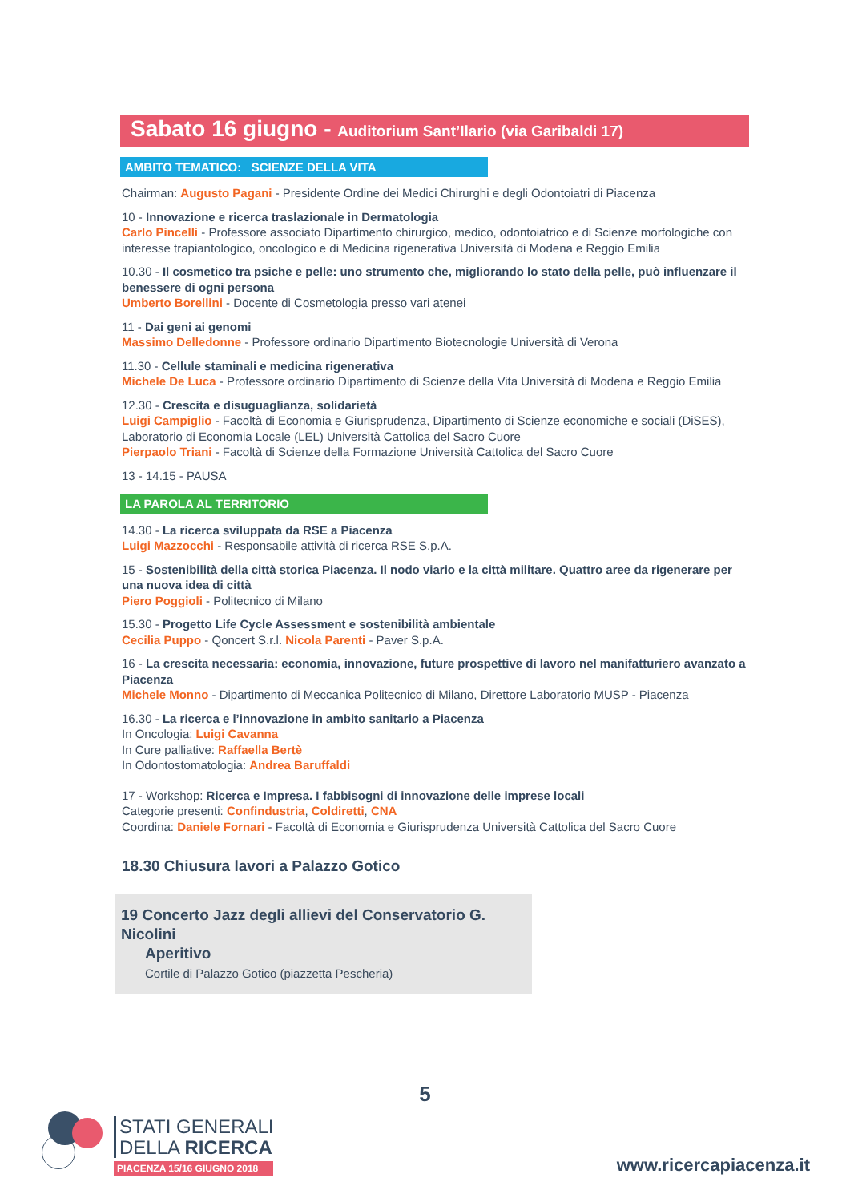Sabato 16 giugno - Auditorium Sant’Ilario (via Garibaldi 17)
AMBITO TEMATICO: SCIENZE DELLA VITA
Chairman: Augusto Pagani - Presidente Ordine dei Medici Chirurghi e degli Odontoiatri di Piacenza
10 - Innovazione e ricerca traslazionale in Dermatologia
Carlo Pincelli - Professore associato Dipartimento chirurgico, medico, odontoiatrico e di Scienze morfologiche con interesse trapiantologico, oncologico e di Medicina rigenerativa Università di Modena e Reggio Emilia
10.30 - Il cosmetico tra psiche e pelle: uno strumento che, migliorando lo stato della pelle, può influenzare il benessere di ogni persona
Umberto Borellini - Docente di Cosmetologia presso vari atenei
11 - Dai geni ai genomi
Massimo Delledonne - Professore ordinario Dipartimento Biotecnologie Università di Verona
11.30 - Cellule staminali e medicina rigenerativa
Michele De Luca - Professore ordinario Dipartimento di Scienze della Vita Università di Modena e Reggio Emilia
12.30 - Crescita e disuguaglianza, solidarietà
Luigi Campiglio - Facoltà di Economia e Giurisprudenza, Dipartimento di Scienze economiche e sociali (DiSES), Laboratorio di Economia Locale (LEL) Università Cattolica del Sacro Cuore
Pierpaolo Triani - Facoltà di Scienze della Formazione Università Cattolica del Sacro Cuore
13 - 14.15 - PAUSA
LA PAROLA AL TERRITORIO
14.30 - La ricerca sviluppata da RSE a Piacenza
Luigi Mazzocchi - Responsabile attività di ricerca RSE S.p.A.
15 - Sostenibilità della città storica Piacenza. Il nodo viario e la città militare. Quattro aree da rigenerare per una nuova idea di città
Piero Poggioli - Politecnico di Milano
15.30 - Progetto Life Cycle Assessment e sostenibilità ambientale
Cecilia Puppo - Qoncert S.r.l. Nicola Parenti - Paver S.p.A.
16 - La crescita necessaria: economia, innovazione, future prospettive di lavoro nel manifatturiero avanzato a Piacenza
Michele Monno - Dipartimento di Meccanica Politecnico di Milano, Direttore Laboratorio MUSP - Piacenza
16.30 - La ricerca e l’innovazione in ambito sanitario a Piacenza
In Oncologia: Luigi Cavanna
In Cure palliative: Raffaella Bertè
In Odontostomatologia: Andrea Baruffaldi
17 - Workshop: Ricerca e Impresa. I fabbisogni di innovazione delle imprese locali
Categorie presenti: Confindustria, Coldiretti, CNA
Coordina: Daniele Fornari - Facoltà di Economia e Giurisprudenza Università Cattolica del Sacro Cuore
18.30 Chiusura lavori a Palazzo Gotico
19 Concerto Jazz degli allievi del Conservatorio G. Nicolini
Aperitivo
Cortile di Palazzo Gotico (piazzetta Pescheria)
5
STATI GENERALI
DELLA RICERCA
PIACENZA 15/16 GIUGNO 2018
www.ricercapiacenza.it